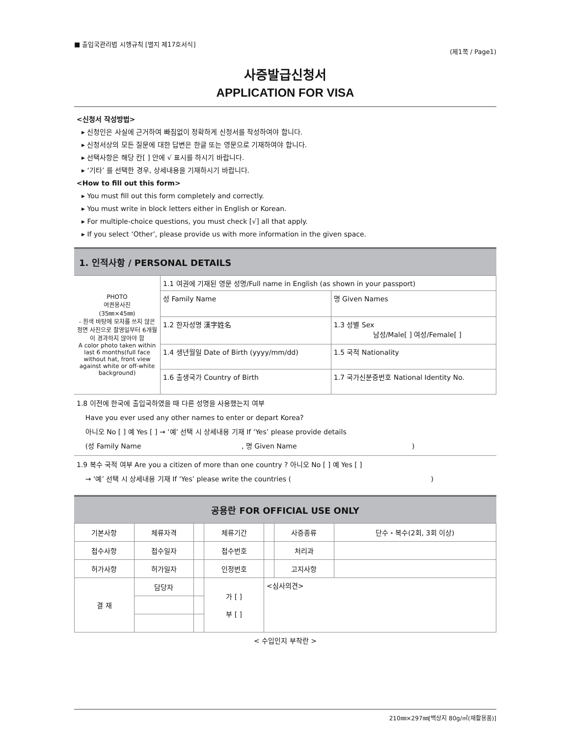■ 출입국관리법 시행규칙 [별지 제17호서식]
(제1쪽 / Page1)
사증발급신청서
APPLICATION FOR VISA
<신청서 작성방법>
▸ 신청인은 사실에 근거하여 빠짐없이 정확하게 신청서를 작성하여야 합니다.
▸ 신청서상의 모든 질문에 대한 답변은 한글 또는 영문으로 기재하여야 합니다.
▸ 선택사항은 해당 칸[ ] 안에 √ 표시를 하시기 바랍니다.
▸ ‘기타’ 를 선택한 경우, 상세내용을 기재하시기 바랍니다.
<How to fill out this form>
▸ You must fill out this form completely and correctly.
▸ You must write in block letters either in English or Korean.
▸ For multiple-choice questions, you must check [√] all that apply.
▸ If you select ‘Other’, please provide us with more information in the given space.
1. 인적사항 / PERSONAL DETAILS
| PHOTO 여권용사진 (35㎜×45㎜) - 흰색 바탕에 모자를 쓰지 않은 정면 사진으로 촬영일부터 6개월이 경과하지 않아야 함 A color photo taken within last 6 months(full face without hat, front view against white or off-white background) | 1.1 여권에 기재된 영문 성명/Full name in English (as shown in your passport) | |
| | 성 Family Name | 명 Given Names |
| | 1.2 한자성명 漢字姓名 | 1.3 성별 Sex 남성/Male[ ] 여성/Female[ ] |
| | 1.4 생년월일 Date of Birth (yyyy/mm/dd) | 1.5 국적 Nationality |
| | 1.6 출생국가 Country of Birth | 1.7 국가신분증번호 National Identity No. |
1.8 이전에 한국에 출입국하였을 때 다른 성명을 사용했는지 여부
Have you ever used any other names to enter or depart Korea?
아니오 No [ ] 예 Yes [ ] → ‘예’ 선택 시 상세내용 기재 If ‘Yes’ please provide details
(성 Family Name , 명 Given Name )
1.9 복수 국적 여부 Are you a citizen of more than one country ? 아니오 No [ ] 예 Yes [ ]
→ ‘예’ 선택 시 상세내용 기재 If ‘Yes’ please write the countries ( )
공용란 FOR OFFICIAL USE ONLY
| 기본사항 | 체류자격 | | 체류기간 | | 사증종류 | 단수・복수(2회, 3회 이상) |
| 접수사항 | 접수일자 | | 접수번호 | | 처리과 | |
| 허가사항 | 허가일자 | | 인정번호 | | 고지사항 | |
| 결 재 | 담당자 | | 가 [ ] 부 [ ] | <심사의견> | | |
< 수입인지 부착란 >
210㎜×297㎜[백상지 80g/㎡(재활용품)]